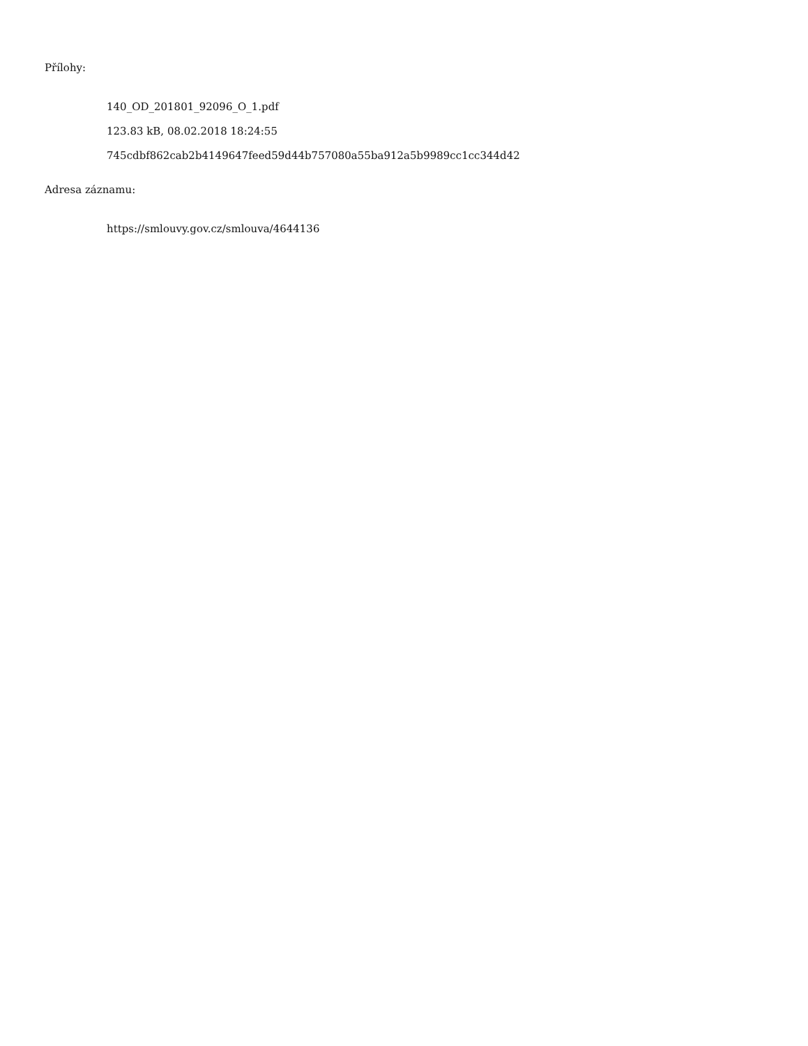Přílohy:
140_OD_201801_92096_O_1.pdf
123.83 kB, 08.02.2018 18:24:55
745cdbf862cab2b4149647feed59d44b757080a55ba912a5b9989cc1cc344d42
Adresa záznamu:
https://smlouvy.gov.cz/smlouva/4644136